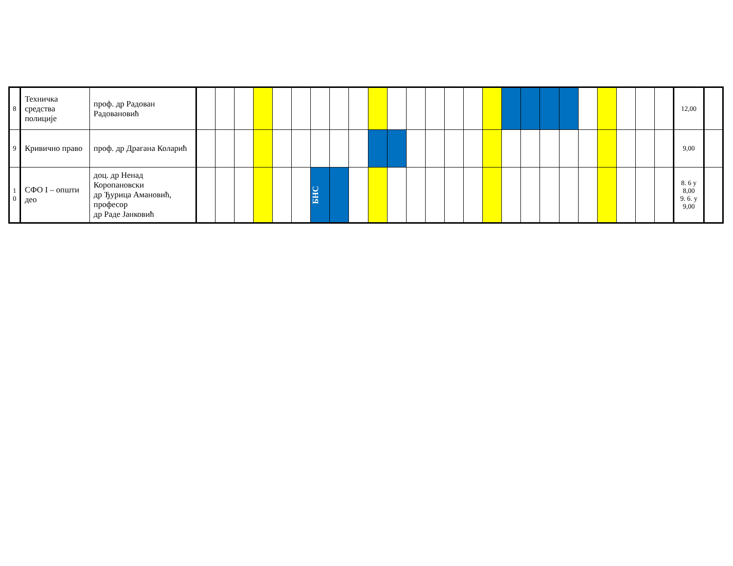| 8 | Техничка средства полиције | проф. др Радован Радовановић | | | | | | | | | | | | | | | | | | | | | | | | | | 12,00 | |
| 9 | Кривично право | проф. др Драгана Коларић | | | | | | | | | | | | | | | | | | | | | | | | | | 9,00 | |
| 1 0 | СФО I – општи део | доц. др Ненад Коропановски др Ђурица Амановић, професор др Раде Јанковић | | | | | | | БНС | | | | | | | | | | | | | | | | | | | 8. 6 у 8,00 9. 6. у 9,00 | |